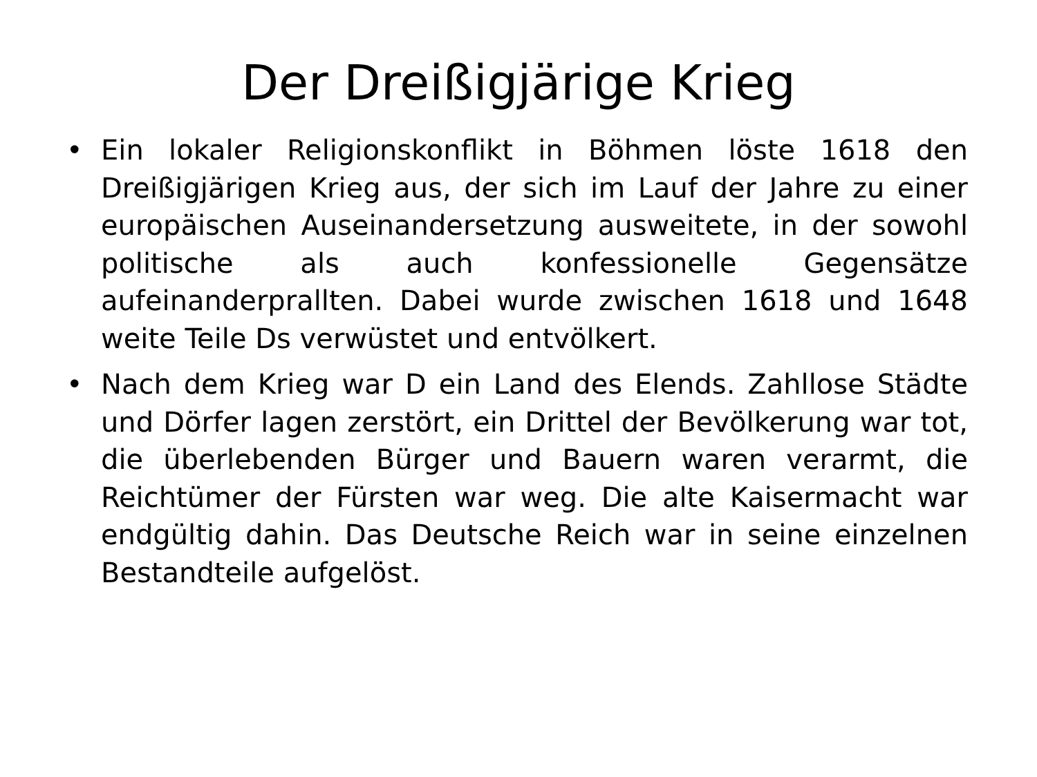Der Dreißigjärige Krieg
• Ein lokaler Religionskonflikt in Böhmen löste 1618 den Dreißigjärigen Krieg aus, der sich im Lauf der Jahre zu einer europäischen Auseinandersetzung ausweitete, in der sowohl politische als auch konfessionelle Gegensätze aufeinanderprallten. Dabei wurde zwischen 1618 und 1648 weite Teile Ds verwüstet und entvölkert.
• Nach dem Krieg war D ein Land des Elends. Zahllose Städte und Dörfer lagen zerstört, ein Drittel der Bevölkerung war tot, die überlebenden Bürger und Bauern waren verarmt, die Reichtümer der Fürsten war weg. Die alte Kaisermacht war endgültig dahin. Das Deutsche Reich war in seine einzelnen Bestandteile aufgelöst.